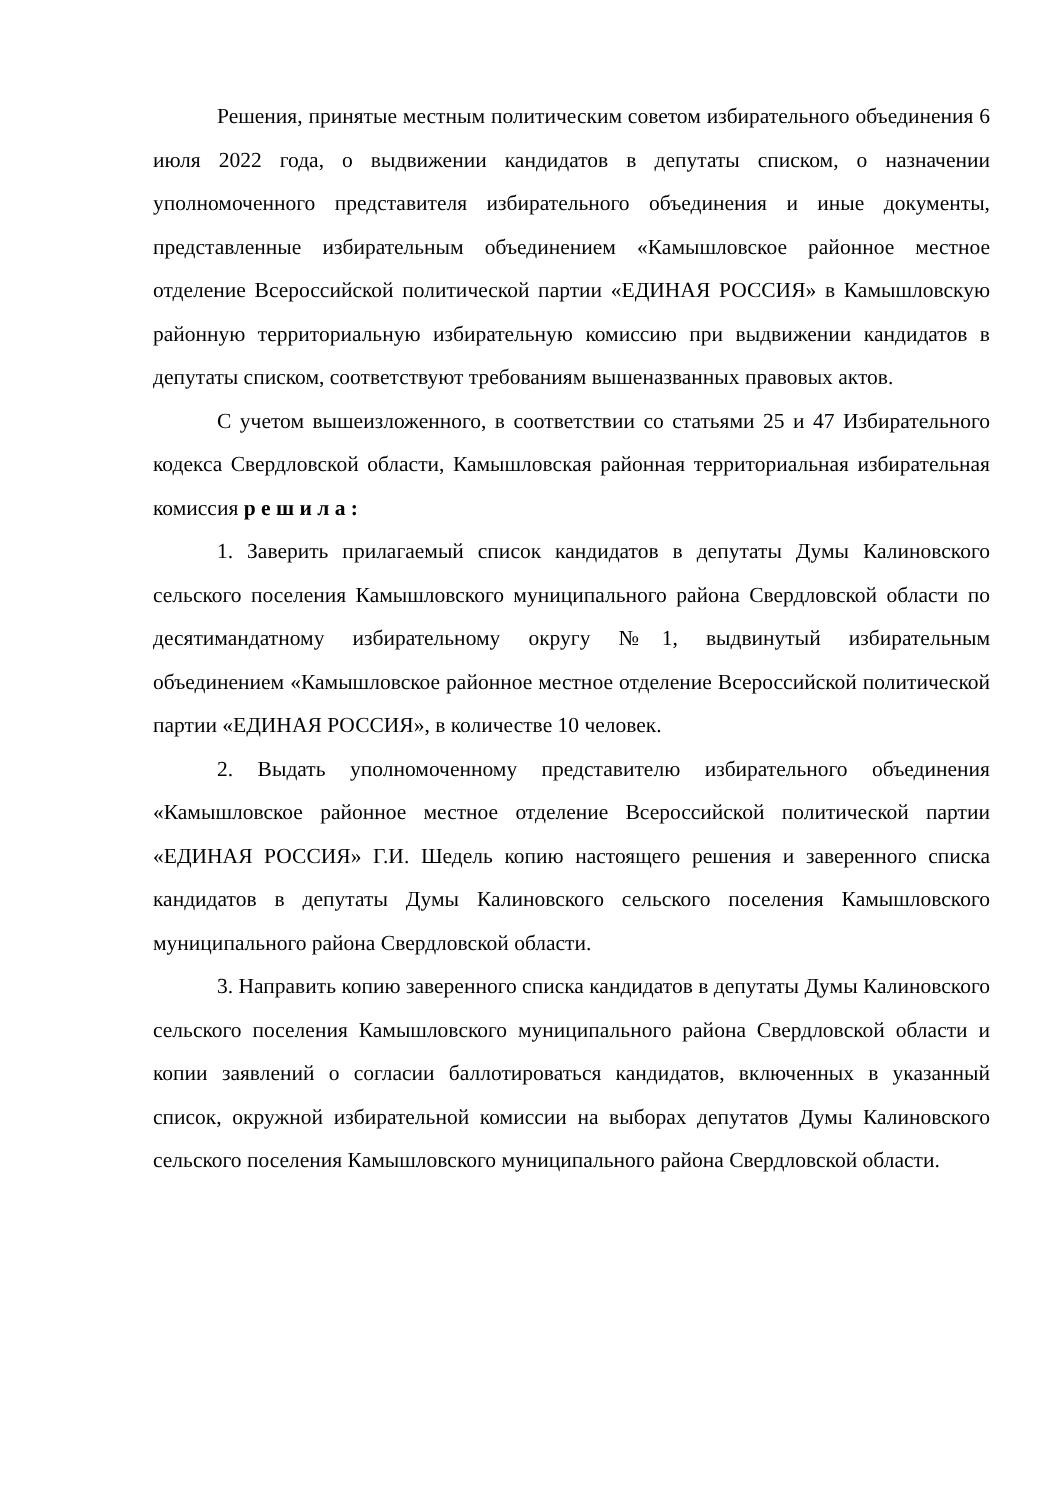Решения, принятые местным политическим советом избирательного объединения 6 июля 2022 года, о выдвижении кандидатов в депутаты списком, о назначении уполномоченного представителя избирательного объединения и иные документы, представленные избирательным объединением «Камышловское районное местное отделение Всероссийской политической партии «ЕДИНАЯ РОССИЯ» в Камышловскую районную территориальную избирательную комиссию при выдвижении кандидатов в депутаты списком, соответствуют требованиям вышеназванных правовых актов.
С учетом вышеизложенного, в соответствии со статьями 25 и 47 Избирательного кодекса Свердловской области, Камышловская районная территориальная избирательная комиссия р е ш и л а :
1. Заверить прилагаемый список кандидатов в депутаты Думы Калиновского сельского поселения Камышловского муниципального района Свердловской области по десятимандатному избирательному округу №1, выдвинутый избирательным объединением «Камышловское районное местное отделение Всероссийской политической партии «ЕДИНАЯ РОССИЯ», в количестве 10 человек.
2. Выдать уполномоченному представителю избирательного объединения «Камышловское районное местное отделение Всероссийской политической партии «ЕДИНАЯ РОССИЯ» Г.И. Шедель копию настоящего решения и заверенного списка кандидатов в депутаты Думы Калиновского сельского поселения Камышловского муниципального района Свердловской области.
3. Направить копию заверенного списка кандидатов в депутаты Думы Калиновского сельского поселения Камышловского муниципального района Свердловской области и копии заявлений о согласии баллотироваться кандидатов, включенных в указанный список, окружной избирательной комиссии на выборах депутатов Думы Калиновского сельского поселения Камышловского муниципального района Свердловской области.